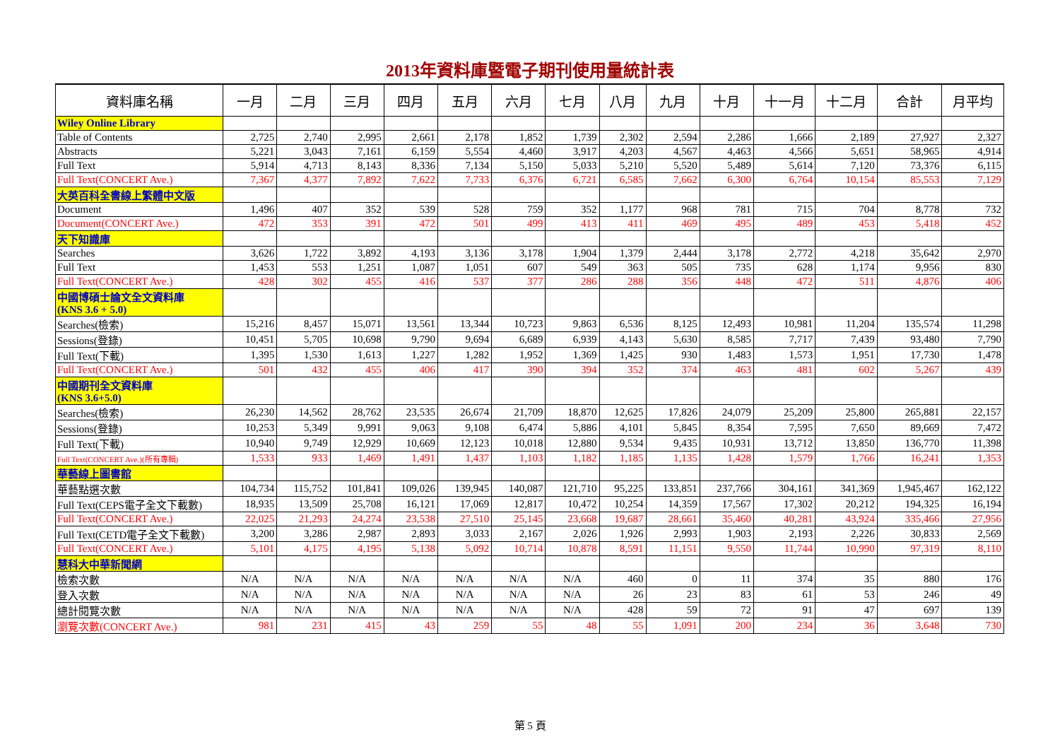2013年資料庫暨電子期刊使用量統計表
| 資料庫名稱 | 一月 | 二月 | 三月 | 四月 | 五月 | 六月 | 七月 | 八月 | 九月 | 十月 | 十一月 | 十二月 | 合計 | 月平均 |
| --- | --- | --- | --- | --- | --- | --- | --- | --- | --- | --- | --- | --- | --- | --- |
| Wiley Online Library | | | | | | | | | | | | | | |
| Table of Contents | 2,725 | 2,740 | 2,995 | 2,661 | 2,178 | 1,852 | 1,739 | 2,302 | 2,594 | 2,286 | 1,666 | 2,189 | 27,927 | 2,327 |
| Abstracts | 5,221 | 3,043 | 7,161 | 6,159 | 5,554 | 4,460 | 3,917 | 4,203 | 4,567 | 4,463 | 4,566 | 5,651 | 58,965 | 4,914 |
| Full Text | 5,914 | 4,713 | 8,143 | 8,336 | 7,134 | 5,150 | 5,033 | 5,210 | 5,520 | 5,489 | 5,614 | 7,120 | 73,376 | 6,115 |
| Full Text(CONCERT Ave.) | 7,367 | 4,377 | 7,892 | 7,622 | 7,733 | 6,376 | 6,721 | 6,585 | 7,662 | 6,300 | 6,764 | 10,154 | 85,553 | 7,129 |
| 大英百科全書線上繁體中文版 | | | | | | | | | | | | | | |
| Document | 1,496 | 407 | 352 | 539 | 528 | 759 | 352 | 1,177 | 968 | 781 | 715 | 704 | 8,778 | 732 |
| Document(CONCERT Ave.) | 472 | 353 | 391 | 472 | 501 | 499 | 413 | 411 | 469 | 495 | 489 | 453 | 5,418 | 452 |
| 天下知識庫 | | | | | | | | | | | | | | |
| Searches | 3,626 | 1,722 | 3,892 | 4,193 | 3,136 | 3,178 | 1,904 | 1,379 | 2,444 | 3,178 | 2,772 | 4,218 | 35,642 | 2,970 |
| Full Text | 1,453 | 553 | 1,251 | 1,087 | 1,051 | 607 | 549 | 363 | 505 | 735 | 628 | 1,174 | 9,956 | 830 |
| Full Text(CONCERT Ave.) | 428 | 302 | 455 | 416 | 537 | 377 | 286 | 288 | 356 | 448 | 472 | 511 | 4,876 | 406 |
| 中國博碩士論文全文資料庫 (KNS 3.6 + 5.0) | | | | | | | | | | | | | | |
| Searches(檢索) | 15,216 | 8,457 | 15,071 | 13,561 | 13,344 | 10,723 | 9,863 | 6,536 | 8,125 | 12,493 | 10,981 | 11,204 | 135,574 | 11,298 |
| Sessions(登錄) | 10,451 | 5,705 | 10,698 | 9,790 | 9,694 | 6,689 | 6,939 | 4,143 | 5,630 | 8,585 | 7,717 | 7,439 | 93,480 | 7,790 |
| Full Text(下載) | 1,395 | 1,530 | 1,613 | 1,227 | 1,282 | 1,952 | 1,369 | 1,425 | 930 | 1,483 | 1,573 | 1,951 | 17,730 | 1,478 |
| Full Text(CONCERT Ave.) | 501 | 432 | 455 | 406 | 417 | 390 | 394 | 352 | 374 | 463 | 481 | 602 | 5,267 | 439 |
| 中國期刊全文資料庫 (KNS 3.6+5.0) | | | | | | | | | | | | | | |
| Searches(檢索) | 26,230 | 14,562 | 28,762 | 23,535 | 26,674 | 21,709 | 18,870 | 12,625 | 17,826 | 24,079 | 25,209 | 25,800 | 265,881 | 22,157 |
| Sessions(登錄) | 10,253 | 5,349 | 9,991 | 9,063 | 9,108 | 6,474 | 5,886 | 4,101 | 5,845 | 8,354 | 7,595 | 7,650 | 89,669 | 7,472 |
| Full Text(下載) | 10,940 | 9,749 | 12,929 | 10,669 | 12,123 | 10,018 | 12,880 | 9,534 | 9,435 | 10,931 | 13,712 | 13,850 | 136,770 | 11,398 |
| Full Text(CONCERT Ave.)(所有專輯) | 1,533 | 933 | 1,469 | 1,491 | 1,437 | 1,103 | 1,182 | 1,185 | 1,135 | 1,428 | 1,579 | 1,766 | 16,241 | 1,353 |
| 華藝線上圖書館 | | | | | | | | | | | | | | |
| 華藝點選次數 | 104,734 | 115,752 | 101,841 | 109,026 | 139,945 | 140,087 | 121,710 | 95,225 | 133,851 | 237,766 | 304,161 | 341,369 | 1,945,467 | 162,122 |
| Full Text(CEPS電子全文下載數) | 18,935 | 13,509 | 25,708 | 16,121 | 17,069 | 12,817 | 10,472 | 10,254 | 14,359 | 17,567 | 17,302 | 20,212 | 194,325 | 16,194 |
| Full Text(CONCERT Ave.) | 22,025 | 21,293 | 24,274 | 23,538 | 27,510 | 25,145 | 23,668 | 19,687 | 28,661 | 35,460 | 40,281 | 43,924 | 335,466 | 27,956 |
| Full Text(CETD電子全文下載數) | 3,200 | 3,286 | 2,987 | 2,893 | 3,033 | 2,167 | 2,026 | 1,926 | 2,993 | 1,903 | 2,193 | 2,226 | 30,833 | 2,569 |
| Full Text(CONCERT Ave.) | 5,101 | 4,175 | 4,195 | 5,138 | 5,092 | 10,714 | 10,878 | 8,591 | 11,151 | 9,550 | 11,744 | 10,990 | 97,319 | 8,110 |
| 慧科大中華新聞網 | | | | | | | | | | | | | | |
| 檢索次數 | N/A | N/A | N/A | N/A | N/A | N/A | N/A | 460 | 0 | 11 | 374 | 35 | 880 | 176 |
| 登入次數 | N/A | N/A | N/A | N/A | N/A | N/A | N/A | 26 | 23 | 83 | 61 | 53 | 246 | 49 |
| 總計閱覽次數 | N/A | N/A | N/A | N/A | N/A | N/A | N/A | 428 | 59 | 72 | 91 | 47 | 697 | 139 |
| 瀏覽次數(CONCERT Ave.) | 981 | 231 | 415 | 43 | 259 | 55 | 48 | 55 | 1,091 | 200 | 234 | 36 | 3,648 | 730 |
第 5 頁